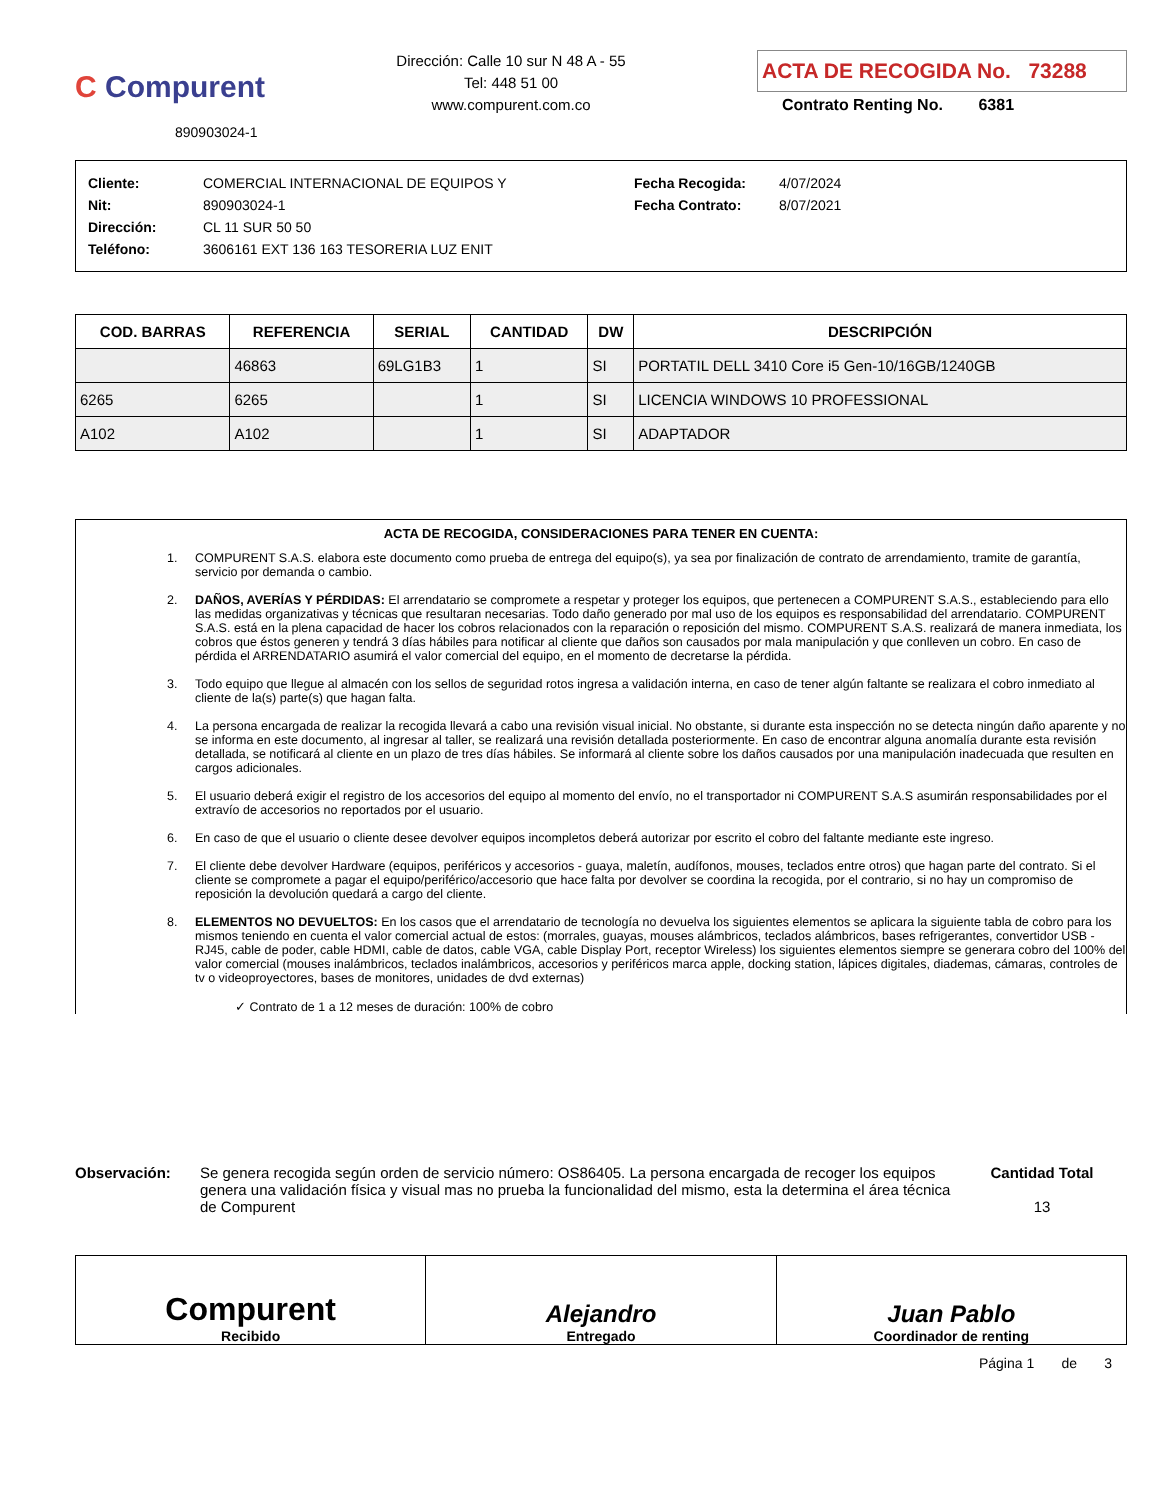C Compurent
890903024-1
Dirección: Calle 10 sur N 48 A - 55
Tel: 448 51 00
www.compurent.com.co
ACTA DE RECOGIDA No. 73288
Contrato Renting No. 6381
Cliente: COMERCIAL INTERNACIONAL DE EQUIPOS Y
Nit: 890903024-1
Dirección: CL 11 SUR 50 50
Teléfono: 3606161 EXT 136 163 TESORERIA LUZ ENIT
Fecha Recogida: 4/07/2024
Fecha Contrato: 8/07/2021
| COD. BARRAS | REFERENCIA | SERIAL | CANTIDAD | DW | DESCRIPCIÓN |
| --- | --- | --- | --- | --- | --- |
| | 46863 | 69LG1B3 | 1 | SI | PORTATIL DELL 3410 Core i5 Gen-10/16GB/1240GB |
| 6265 | 6265 | | 1 | SI | LICENCIA WINDOWS 10 PROFESSIONAL |
| A102 | A102 | | 1 | SI | ADAPTADOR |
ACTA DE RECOGIDA, CONSIDERACIONES PARA TENER EN CUENTA:
1. COMPURENT S.A.S. elabora este documento como prueba de entrega del equipo(s), ya sea por finalización de contrato de arrendamiento, tramite de garantía, servicio por demanda o cambio.
2. DAÑOS, AVERÍAS Y PÉRDIDAS: El arrendatario se compromete a respetar y proteger los equipos, que pertenecen a COMPURENT S.A.S., estableciendo para ello las medidas organizativas y técnicas que resultaran necesarias. Todo daño generado por mal uso de los equipos es responsabilidad del arrendatario. COMPURENT S.A.S. está en la plena capacidad de hacer los cobros relacionados con la reparación o reposición del mismo. COMPURENT S.A.S. realizará de manera inmediata, los cobros que éstos generen y tendrá 3 días hábiles para notificar al cliente que daños son causados por mala manipulación y que conlleven un cobro. En caso de pérdida el ARRENDATARIO asumirá el valor comercial del equipo, en el momento de decretarse la pérdida.
3. Todo equipo que llegue al almacén con los sellos de seguridad rotos ingresa a validación interna, en caso de tener algún faltante se realizara el cobro inmediato al cliente de la(s) parte(s) que hagan falta.
4. La persona encargada de realizar la recogida llevará a cabo una revisión visual inicial. No obstante, si durante esta inspección no se detecta ningún daño aparente y no se informa en este documento, al ingresar al taller, se realizará una revisión detallada posteriormente. En caso de encontrar alguna anomalía durante esta revisión detallada, se notificará al cliente en un plazo de tres días hábiles. Se informará al cliente sobre los daños causados por una manipulación inadecuada que resulten en cargos adicionales.
5. El usuario deberá exigir el registro de los accesorios del equipo al momento del envío, no el transportador ni COMPURENT S.A.S asumirán responsabilidades por el extravío de accesorios no reportados por el usuario.
6. En caso de que el usuario o cliente desee devolver equipos incompletos deberá autorizar por escrito el cobro del faltante mediante este ingreso.
7. El cliente debe devolver Hardware (equipos, periféricos y accesorios - guaya, maletín, audífonos, mouses, teclados entre otros) que hagan parte del contrato. Si el cliente se compromete a pagar el equipo/periférico/accesorio que hace falta por devolver se coordina la recogida, por el contrario, si no hay un compromiso de reposición la devolución quedará a cargo del cliente.
8. ELEMENTOS NO DEVUELTOS: En los casos que el arrendatario de tecnología no devuelva los siguientes elementos se aplicara la siguiente tabla de cobro para los mismos teniendo en cuenta el valor comercial actual de estos: (morrales, guayas, mouses alámbricos, teclados alámbricos, bases refrigerantes, convertidor USB - RJ45, cable de poder, cable HDMI, cable de datos, cable VGA, cable Display Port, receptor Wireless) los siguientes elementos siempre se generara cobro del 100% del valor comercial (mouses inalámbricos, teclados inalámbricos, accesorios y periféricos marca apple, docking station, lápices digitales, diademas, cámaras, controles de tv o videoproyectores, bases de monitores, unidades de dvd externas)
✓ Contrato de 1 a 12 meses de duración: 100% de cobro
Observación: Se genera recogida según orden de servicio número: OS86405. La persona encargada de recoger los equipos genera una validación física y visual mas no prueba la funcionalidad del mismo, esta la determina el área técnica de Compurent
Cantidad Total
13
Compurent
Recibido
Alejandro
Entregado
Juan Pablo
Coordinador de renting
Página 1 de 3